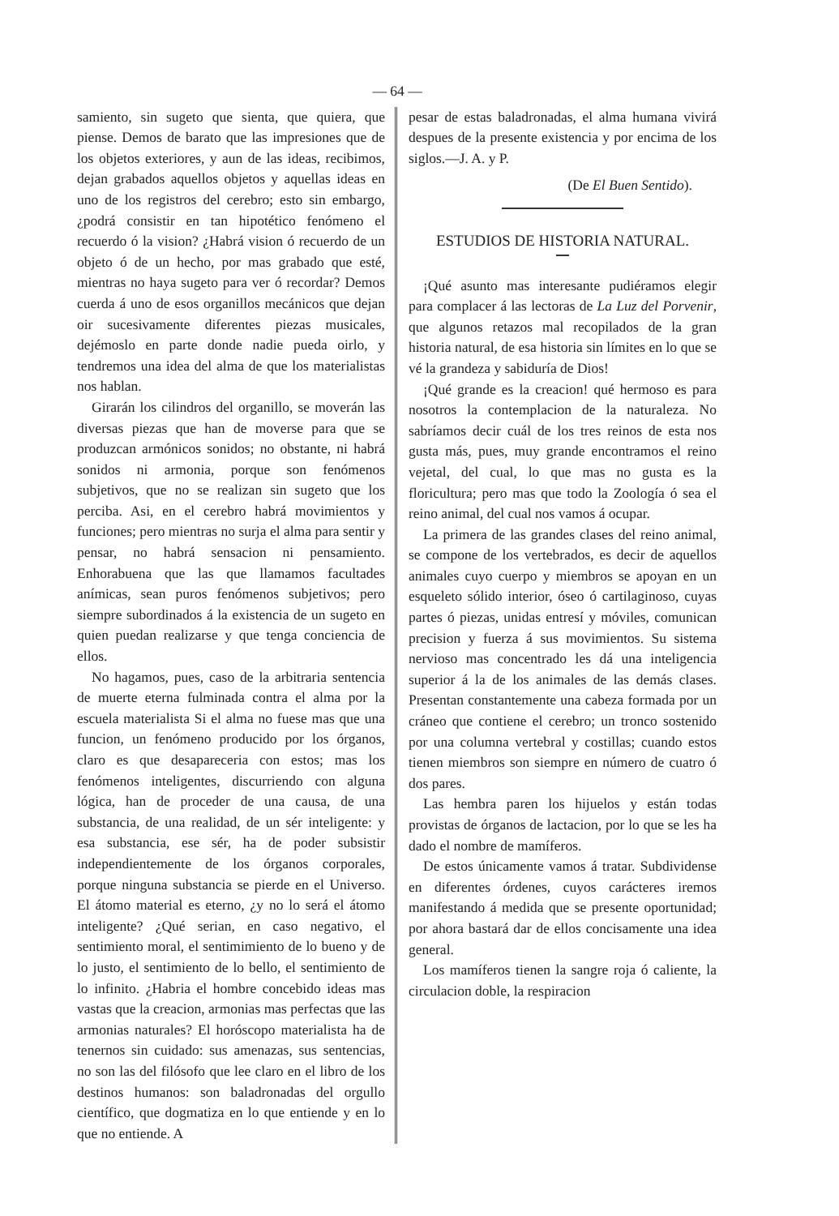— 64 —
samiento, sin sugeto que sienta, que quiera, que piense. Demos de barato que las impresiones que de los objetos exteriores, y aun de las ideas, recibimos, dejan grabados aquellos objetos y aquellas ideas en uno de los registros del cerebro; esto sin embargo, ¿podrá consistir en tan hipotético fenómeno el recuerdo ó la vision? ¿Habrá vision ó recuerdo de un objeto ó de un hecho, por mas grabado que esté, mientras no haya sugeto para ver ó recordar? Demos cuerda á uno de esos organillos mecánicos que dejan oir sucesivamente diferentes piezas musicales, dejémoslo en parte donde nadie pueda oirlo, y tendremos una idea del alma de que los materialistas nos hablan.
Girarán los cilindros del organillo, se moverán las diversas piezas que han de moverse para que se produzcan armónicos sonidos; no obstante, ni habrá sonidos ni armonia, porque son fenómenos subjetivos, que no se realizan sin sugeto que los perciba. Asi, en el cerebro habrá movimientos y funciones; pero mientras no surja el alma para sentir y pensar, no habrá sensacion ni pensamiento. Enhorabuena que las que llamamos facultades anímicas, sean puros fenómenos subjetivos; pero siempre subordinados á la existencia de un sugeto en quien puedan realizarse y que tenga conciencia de ellos.
No hagamos, pues, caso de la arbitraria sentencia de muerte eterna fulminada contra el alma por la escuela materialista Si el alma no fuese mas que una funcion, un fenómeno producido por los órganos, claro es que desapareceria con estos; mas los fenómenos inteligentes, discurriendo con alguna lógica, han de proceder de una causa, de una substancia, de una realidad, de un sér inteligente: y esa substancia, ese sér, ha de poder subsistir independientemente de los órganos corporales, porque ninguna substancia se pierde en el Universo. El átomo material es eterno, ¿y no lo será el átomo inteligente? ¿Qué serian, en caso negativo, el sentimiento moral, el sentimimiento de lo bueno y de lo justo, el sentimiento de lo bello, el sentimiento de lo infinito. ¿Habria el hombre concebido ideas mas vastas que la creacion, armonias mas perfectas que las armonias naturales? El horóscopo materialista ha de tenernos sin cuidado: sus amenazas, sus sentencias, no son las del filósofo que lee claro en el libro de los destinos humanos: son baladronadas del orgullo científico, que dogmatiza en lo que entiende y en lo que no entiende. A
pesar de estas baladronadas, el alma humana vivirá despues de la presente existencia y por encima de los siglos.—J. A. y P.
(De El Buen Sentido).
ESTUDIOS DE HISTORIA NATURAL.
¡Qué asunto mas interesante pudiéramos elegir para complacer á las lectoras de La Luz del Porvenir, que algunos retazos mal recopilados de la gran historia natural, de esa historia sin límites en lo que se vé la grandeza y sabiduría de Dios!
¡Qué grande es la creacion! qué hermoso es para nosotros la contemplacion de la naturaleza. No sabríamos decir cuál de los tres reinos de esta nos gusta más, pues, muy grande encontramos el reino vejetal, del cual, lo que mas no gusta es la floricultura; pero mas que todo la Zoología ó sea el reino animal, del cual nos vamos á ocupar.
La primera de las grandes clases del reino animal, se compone de los vertebrados, es decir de aquellos animales cuyo cuerpo y miembros se apoyan en un esqueleto sólido interior, óseo ó cartilaginoso, cuyas partes ó piezas, unidas entresí y móviles, comunican precision y fuerza á sus movimientos. Su sistema nervioso mas concentrado les dá una inteligencia superior á la de los animales de las demás clases. Presentan constantemente una cabeza formada por un cráneo que contiene el cerebro; un tronco sostenido por una columna vertebral y costillas; cuando estos tienen miembros son siempre en número de cuatro ó dos pares.
Las hembra paren los hijuelos y están todas provistas de órganos de lactacion, por lo que se les ha dado el nombre de mamíferos.
De estos únicamente vamos á tratar. Subdividense en diferentes órdenes, cuyos carácteres iremos manifestando á medida que se presente oportunidad; por ahora bastará dar de ellos concisamente una idea general.
Los mamíferos tienen la sangre roja ó caliente, la circulacion doble, la respiracion